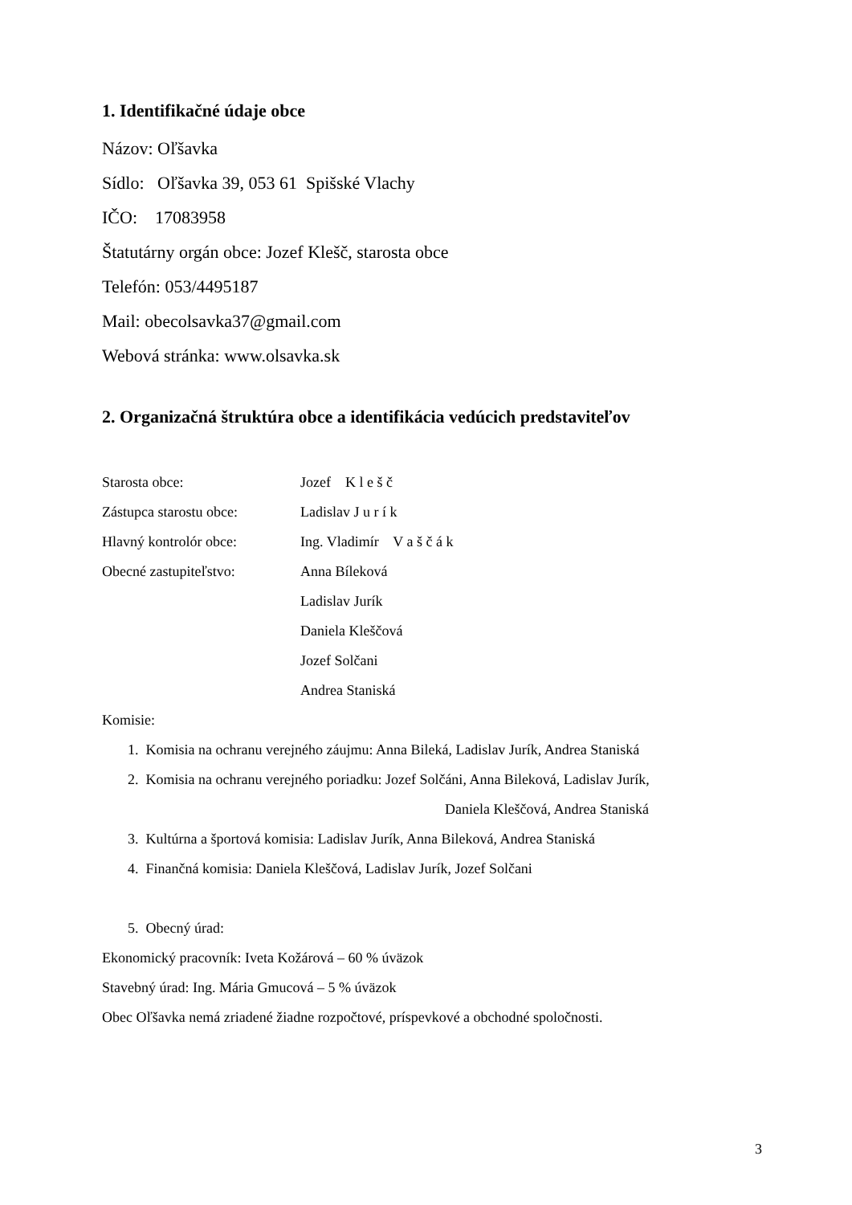1. Identifikačné údaje obce
Názov: Oľšavka
Sídlo: Oľšavka 39, 053 61 Spišské Vlachy
IČO: 17083958
Štatutárny orgán obce: Jozef Klešč, starosta obce
Telefón: 053/4495187
Mail: obecolsavka37@gmail.com
Webová stránka: www.olsavka.sk
2. Organizačná štruktúra obce a identifikácia vedúcich predstaviteľov
Starosta obce: Jozef K l e š č
Zástupca starostu obce:
Ladislav J u r í k
Hlavný kontrolór obce: Ing. Vladimír V a š č á k
Obecné zastupiteľstvo: Anna Bíleková
Ladislav Jurík
Daniela Kleščová
Jozef Solčani
Andrea Staniská
Komisie:
1. Komisia na ochranu verejného záujmu: Anna Bileká, Ladislav Jurík, Andrea Staniská
2. Komisia na ochranu verejného poriadku: Jozef Solčáni, Anna Bileková, Ladislav Jurík,
Daniela Kleščová, Andrea Staniská
3. Kultúrna a športová komisia: Ladislav Jurík, Anna Bileková, Andrea Staniská
4. Finančná komisia: Daniela Kleščová, Ladislav Jurík, Jozef Solčani
5. Obecný úrad:
Ekonomický pracovník: Iveta Kožárová – 60 % úväzok
Stavebný úrad: Ing. Mária Gmucová – 5 % úväzok
Obec Oľšavka nemá zriadené žiadne rozpočtové, príspevkové a obchodné spoločnosti.
3